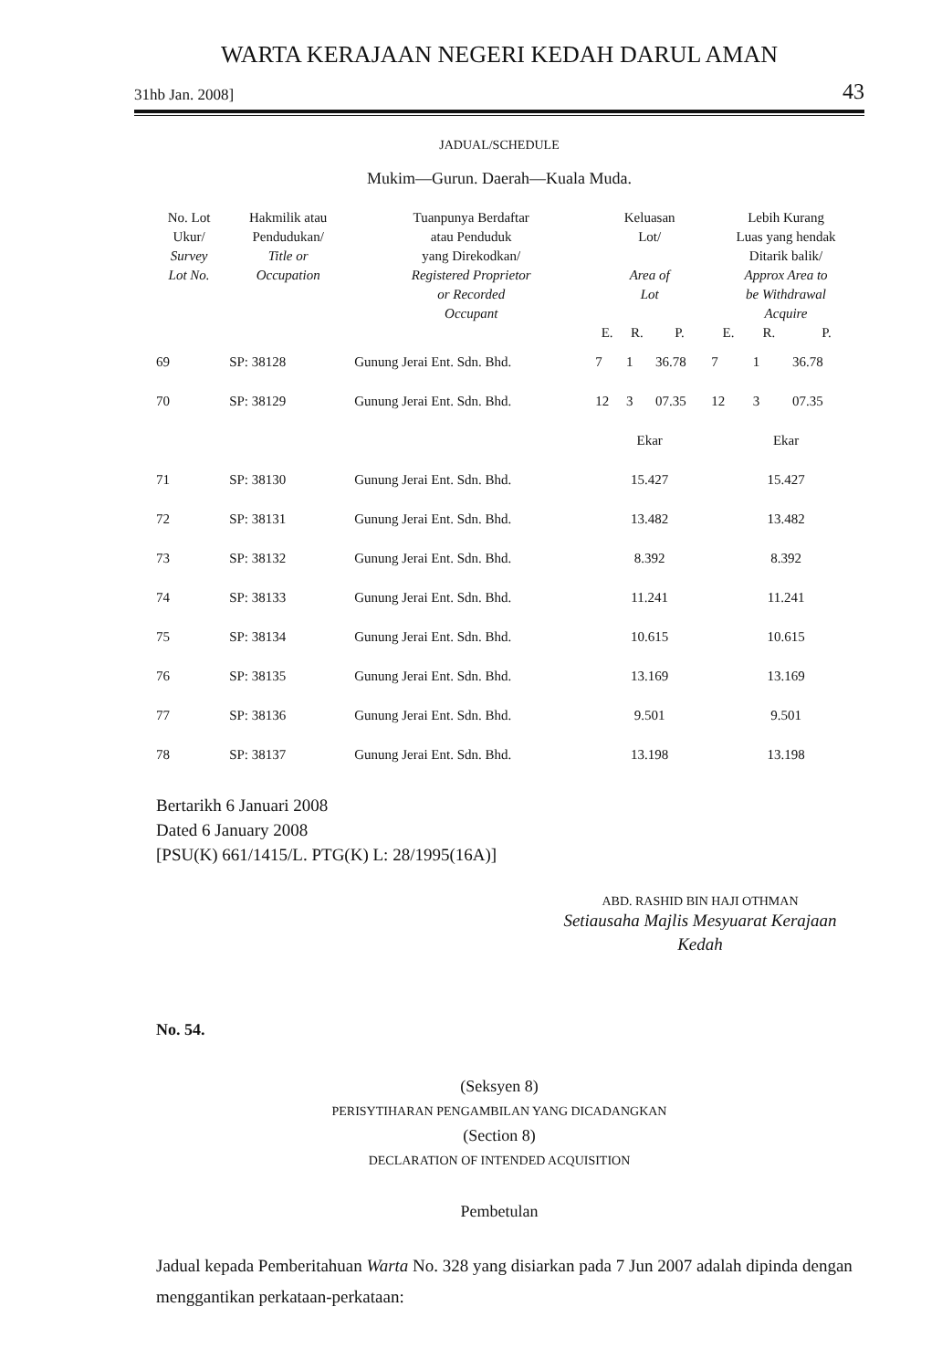WARTA KERAJAAN NEGERI KEDAH DARUL AMAN
31hb Jan. 2008] 43
JADUAL/SCHEDULE
Mukim—Gurun. Daerah—Kuala Muda.
| No. Lot Ukur/ Survey Lot No. | Hakmilik atau Pendudukan/ Title or Occupation | Tuanpunya Berdaftar atau Penduduk yang Direkodkan/ Registered Proprietor or Recorded Occupant | Keluasan Lot/ Area of Lot | | | Lebih Kurang Luas yang hendak Ditarik balik/ Approx Area to be Withdrawal Acquire | | |
| --- | --- | --- | --- | --- | --- | --- | --- | --- |
| | | | E. | R. | P. | E. | R. | P. |
| 69 | SP: 38128 | Gunung Jerai Ent. Sdn. Bhd. | 7 | 1 | 36.78 | 7 | 1 | 36.78 |
| 70 | SP: 38129 | Gunung Jerai Ent. Sdn. Bhd. | 12 | 3 | 07.35 | 12 | 3 | 07.35 |
| | | | Ekar | | | Ekar | | |
| 71 | SP: 38130 | Gunung Jerai Ent. Sdn. Bhd. | 15.427 | | | 15.427 | | |
| 72 | SP: 38131 | Gunung Jerai Ent. Sdn. Bhd. | 13.482 | | | 13.482 | | |
| 73 | SP: 38132 | Gunung Jerai Ent. Sdn. Bhd. | 8.392 | | | 8.392 | | |
| 74 | SP: 38133 | Gunung Jerai Ent. Sdn. Bhd. | 11.241 | | | 11.241 | | |
| 75 | SP: 38134 | Gunung Jerai Ent. Sdn. Bhd. | 10.615 | | | 10.615 | | |
| 76 | SP: 38135 | Gunung Jerai Ent. Sdn. Bhd. | 13.169 | | | 13.169 | | |
| 77 | SP: 38136 | Gunung Jerai Ent. Sdn. Bhd. | 9.501 | | | 9.501 | | |
| 78 | SP: 38137 | Gunung Jerai Ent. Sdn. Bhd. | 13.198 | | | 13.198 | | |
Bertarikh 6 Januari 2008
Dated 6 January 2008
[PSU(K) 661/1415/L. PTG(K) L: 28/1995(16A)]
ABD. RASHID BIN HAJI OTHMAN
Setiausaha Majlis Mesyuarat Kerajaan
Kedah
No. 54.
(Seksyen 8)
PERISYTIHARAN PENGAMBILAN YANG DICADANGKAN
(Section 8)
DECLARATION OF INTENDED ACQUISITION
Pembetulan
Jadual kepada Pemberitahuan Warta No. 328 yang disiarkan pada 7 Jun 2007 adalah dipinda dengan menggantikan perkataan-perkataan: